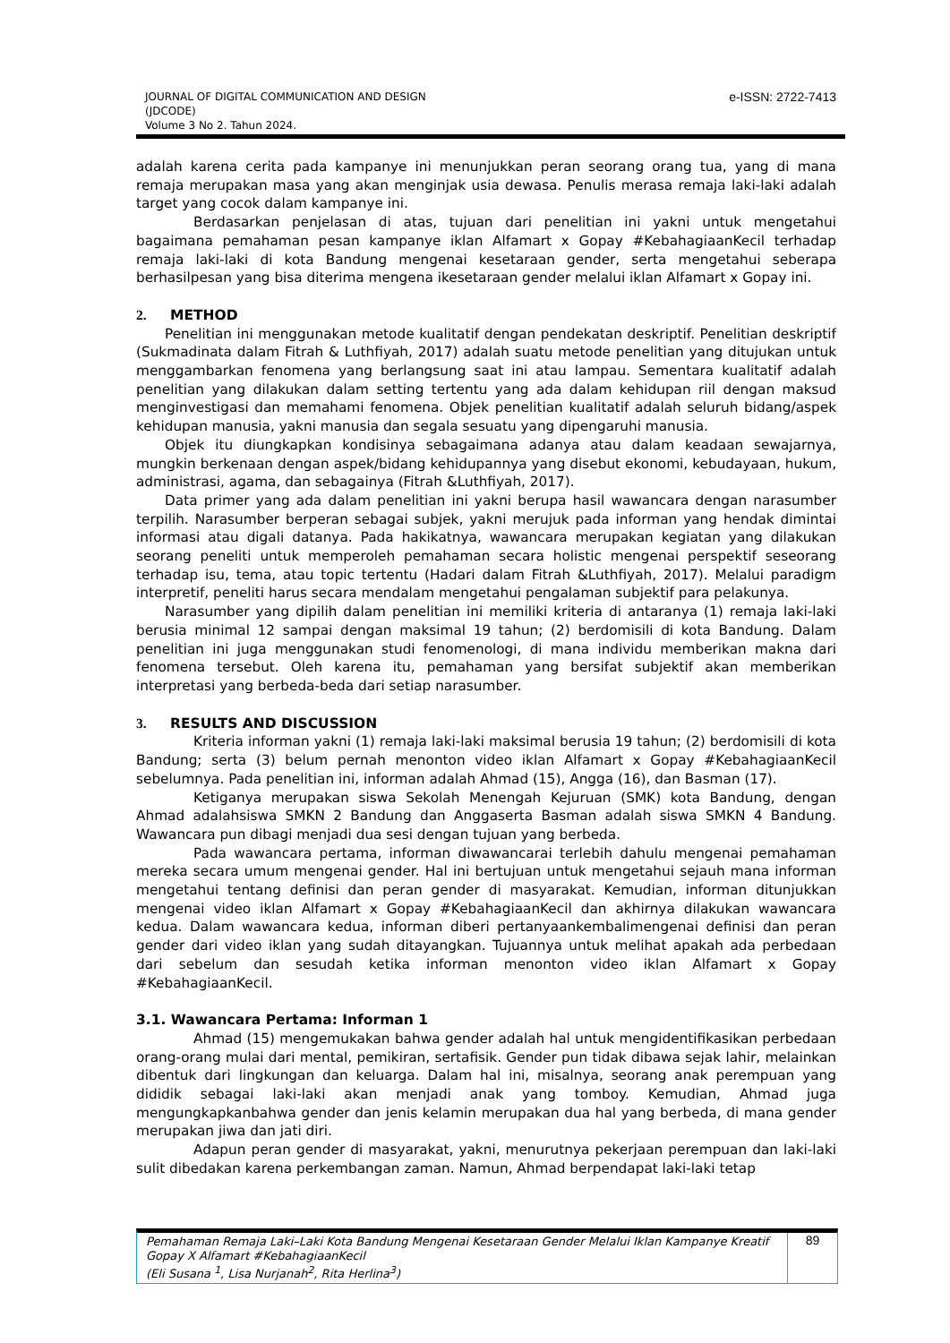JOURNAL OF DIGITAL COMMUNICATION AND DESIGN
(JDCODE)
Volume 3 No 2. Tahun 2024.
e-ISSN: 2722-7413
adalah karena cerita pada kampanye ini menunjukkan peran seorang orang tua, yang di mana remaja merupakan masa yang akan menginjak usia dewasa. Penulis merasa remaja laki-laki adalah target yang cocok dalam kampanye ini.
Berdasarkan penjelasan di atas, tujuan dari penelitian ini yakni untuk mengetahui bagaimana pemahaman pesan kampanye iklan Alfamart x Gopay #KebahagiaanKecil terhadap remaja laki-laki di kota Bandung mengenai kesetaraan gender, serta mengetahui seberapa berhasilpesan yang bisa diterima mengena ikesetaraan gender melalui iklan Alfamart x Gopay ini.
2. METHOD
Penelitian ini menggunakan metode kualitatif dengan pendekatan deskriptif. Penelitian deskriptif (Sukmadinata dalam Fitrah & Luthfiyah, 2017) adalah suatu metode penelitian yang ditujukan untuk menggambarkan fenomena yang berlangsung saat ini atau lampau. Sementara kualitatif adalah penelitian yang dilakukan dalam setting tertentu yang ada dalam kehidupan riil dengan maksud menginvestigasi dan memahami fenomena. Objek penelitian kualitatif adalah seluruh bidang/aspek kehidupan manusia, yakni manusia dan segala sesuatu yang dipengaruhi manusia.
Objek itu diungkapkan kondisinya sebagaimana adanya atau dalam keadaan sewajarnya, mungkin berkenaan dengan aspek/bidang kehidupannya yang disebut ekonomi, kebudayaan, hukum, administrasi, agama, dan sebagainya (Fitrah &Luthfiyah, 2017).
Data primer yang ada dalam penelitian ini yakni berupa hasil wawancara dengan narasumber terpilih. Narasumber berperan sebagai subjek, yakni merujuk pada informan yang hendak dimintai informasi atau digali datanya. Pada hakikatnya, wawancara merupakan kegiatan yang dilakukan seorang peneliti untuk memperoleh pemahaman secara holistic mengenai perspektif seseorang terhadap isu, tema, atau topic tertentu (Hadari dalam Fitrah &Luthfiyah, 2017). Melalui paradigm interpretif, peneliti harus secara mendalam mengetahui pengalaman subjektif para pelakunya.
Narasumber yang dipilih dalam penelitian ini memiliki kriteria di antaranya (1) remaja laki-laki berusia minimal 12 sampai dengan maksimal 19 tahun; (2) berdomisili di kota Bandung. Dalam penelitian ini juga menggunakan studi fenomenologi, di mana individu memberikan makna dari fenomena tersebut. Oleh karena itu, pemahaman yang bersifat subjektif akan memberikan interpretasi yang berbeda-beda dari setiap narasumber.
3. RESULTS AND DISCUSSION
Kriteria informan yakni (1) remaja laki-laki maksimal berusia 19 tahun; (2) berdomisili di kota Bandung; serta (3) belum pernah menonton video iklan Alfamart x Gopay #KebahagiaanKecil sebelumnya. Pada penelitian ini, informan adalah Ahmad (15), Angga (16), dan Basman (17).
Ketiganya merupakan siswa Sekolah Menengah Kejuruan (SMK) kota Bandung, dengan Ahmad adalahsiswa SMKN 2 Bandung dan Anggaserta Basman adalah siswa SMKN 4 Bandung. Wawancara pun dibagi menjadi dua sesi dengan tujuan yang berbeda.
Pada wawancara pertama, informan diwawancarai terlebih dahulu mengenai pemahaman mereka secara umum mengenai gender. Hal ini bertujuan untuk mengetahui sejauh mana informan mengetahui tentang definisi dan peran gender di masyarakat. Kemudian, informan ditunjukkan mengenai video iklan Alfamart x Gopay #KebahagiaanKecil dan akhirnya dilakukan wawancara kedua. Dalam wawancara kedua, informan diberi pertanyaankembalimengenai definisi dan peran gender dari video iklan yang sudah ditayangkan. Tujuannya untuk melihat apakah ada perbedaan dari sebelum dan sesudah ketika informan menonton video iklan Alfamart x Gopay #KebahagiaanKecil.
3.1. Wawancara Pertama: Informan 1
Ahmad (15) mengemukakan bahwa gender adalah hal untuk mengidentifikasikan perbedaan orang-orang mulai dari mental, pemikiran, sertafisik. Gender pun tidak dibawa sejak lahir, melainkan dibentuk dari lingkungan dan keluarga. Dalam hal ini, misalnya, seorang anak perempuan yang dididik sebagai laki-laki akan menjadi anak yang tomboy. Kemudian, Ahmad juga mengungkapkanbahwa gender dan jenis kelamin merupakan dua hal yang berbeda, di mana gender merupakan jiwa dan jati diri.
Adapun peran gender di masyarakat, yakni, menurutnya pekerjaan perempuan dan laki-laki sulit dibedakan karena perkembangan zaman. Namun, Ahmad berpendapat laki-laki tetap
Pemahaman Remaja Laki–Laki Kota Bandung Mengenai Kesetaraan Gender Melalui Iklan Kampanye Kreatif Gopay X Alfamart #KebahagiaanKecil
(Eli Susana <sup>1</sup>, Lisa Nurjanah<sup>2</sup>, Rita Herlina<sup>3</sup>)
89